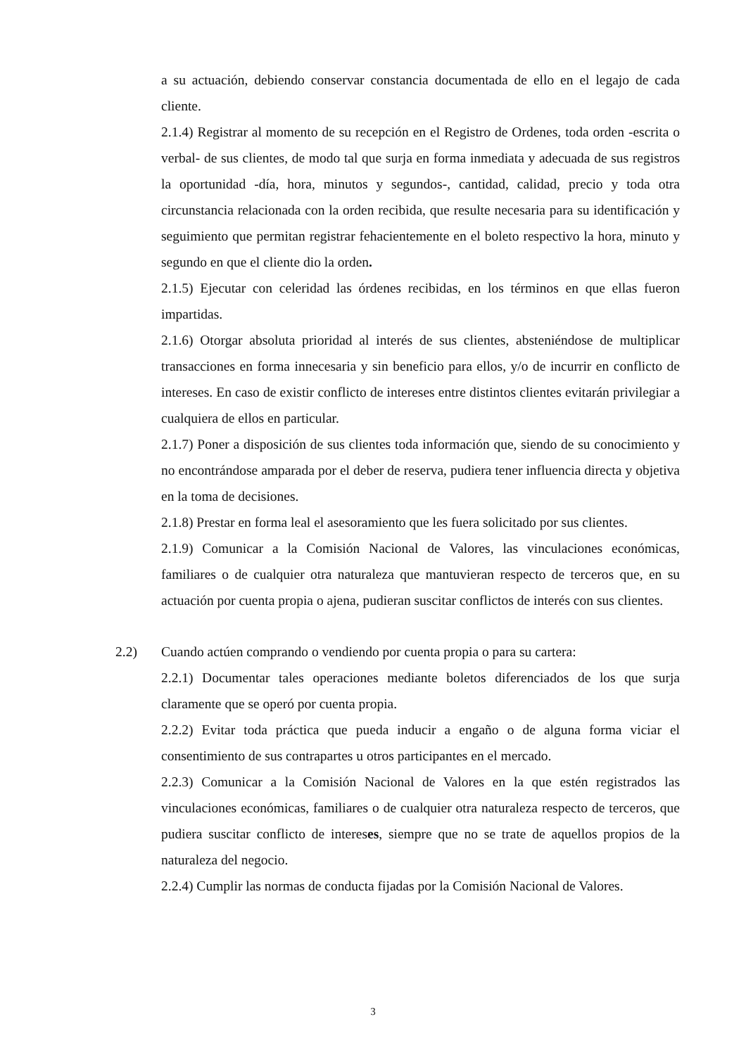a su actuación, debiendo conservar constancia documentada de ello en el legajo de cada cliente.
2.1.4) Registrar al momento de su recepción en el Registro de Ordenes, toda orden -escrita o verbal- de sus clientes, de modo tal que surja en forma inmediata y adecuada de sus registros la oportunidad -día, hora, minutos y segundos-, cantidad, calidad, precio y toda otra circunstancia relacionada con la orden recibida, que resulte necesaria para su identificación y seguimiento que permitan registrar fehacientemente en el boleto respectivo la hora, minuto y segundo en que el cliente dio la orden.
2.1.5) Ejecutar con celeridad las órdenes recibidas, en los términos en que ellas fueron impartidas.
2.1.6) Otorgar absoluta prioridad al interés de sus clientes, absteniéndose de multiplicar transacciones en forma innecesaria y sin beneficio para ellos, y/o de incurrir en conflicto de intereses. En caso de existir conflicto de intereses entre distintos clientes evitarán privilegiar a cualquiera de ellos en particular.
2.1.7) Poner a disposición de sus clientes toda información que, siendo de su conocimiento y no encontrándose amparada por el deber de reserva, pudiera tener influencia directa y objetiva en la toma de decisiones.
2.1.8) Prestar en forma leal el asesoramiento que les fuera solicitado por sus clientes.
2.1.9) Comunicar a la Comisión Nacional de Valores, las vinculaciones económicas, familiares o de cualquier otra naturaleza que mantuvieran respecto de terceros que, en su actuación por cuenta propia o ajena, pudieran suscitar conflictos de interés con sus clientes.
2.2) Cuando actúen comprando o vendiendo por cuenta propia o para su cartera:
2.2.1) Documentar tales operaciones mediante boletos diferenciados de los que surja claramente que se operó por cuenta propia.
2.2.2) Evitar toda práctica que pueda inducir a engaño o de alguna forma viciar el consentimiento de sus contrapartes u otros participantes en el mercado.
2.2.3) Comunicar a la Comisión Nacional de Valores en la que estén registrados las vinculaciones económicas, familiares o de cualquier otra naturaleza respecto de terceros, que pudiera suscitar conflicto de intereses, siempre que no se trate de aquellos propios de la naturaleza del negocio.
2.2.4) Cumplir las normas de conducta fijadas por la Comisión Nacional de Valores.
3